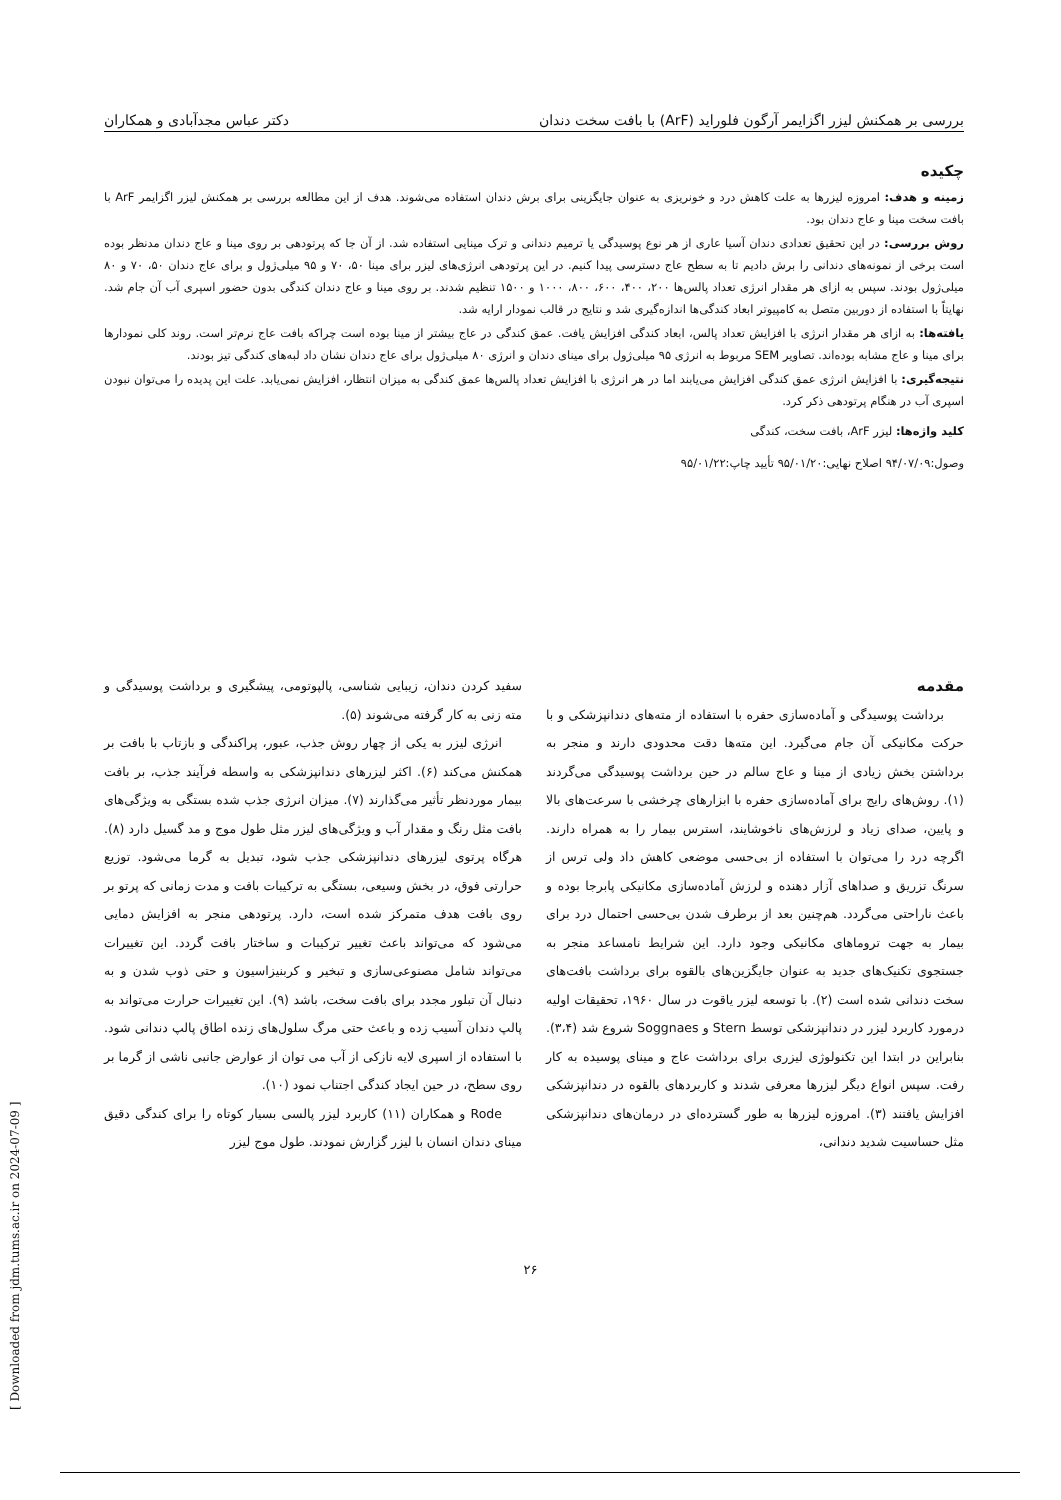بررسی بر همکنش لیزر اگزایمر آرگون فلوراید (ArF) با بافت سخت دندان دکتر عباس مجدآبادی و همکاران
چکیده
زمینه و هدف: امروزه لیزرها به علت کاهش درد و خونریزی به عنوان جایگزینی برای برش دندان استفاده می‌شوند. هدف از این مطالعه بررسی بر همکنش لیزر اگزایمر ArF با بافت سخت مینا و عاج دندان بود.
روش بررسی: در این تحقیق تعدادی دندان آسیا عاری از هر نوع پوسیدگی یا ترمیم دندانی و ترک مینایی استفاده شد. از آن جا که پرتودهی بر روی مینا و عاج دندان مدنظر بوده است برخی از نمونه‌های دندانی را برش دادیم تا به سطح عاج دسترسی پیدا کنیم. در این پرتودهی انرژی‌های لیزر برای مینا ۵۰، ۷۰ و ۹۵ میلی‌ژول و برای عاج دندان ۵۰، ۷۰ و ۸۰ میلی‌ژول بودند. سپس به ازای هر مقدار انرژی تعداد پالس‌ها ۲۰۰، ۴۰۰، ۶۰۰، ۸۰۰، ۱۰۰۰ و ۱۵۰۰ تنظیم شدند. بر روی مینا و عاج دندان کندگی بدون حضور اسپری آب آن جام شد. نهایتاً با استفاده از دوربین متصل به کامپیوتر ابعاد کندگی‌ها اندازه‌گیری شد و نتایج در قالب نمودار ارایه شد.
یافته‌ها: به ازای هر مقدار انرژی با افزایش تعداد پالس، ابعاد کندگی افزایش یافت. عمق کندگی در عاج بیشتر از مینا بوده است چراکه بافت عاج نرم‌تر است. روند کلی نمودارها برای مینا و عاج مشابه بوده‌اند. تصاویر SEM مربوط به انرژی ۹۵ میلی‌ژول برای مینای دندان و انرژی ۸۰ میلی‌ژول برای عاج دندان نشان داد لبه‌های کندگی تیز بودند.
نتیجه‌گیری: با افزایش انرژی عمق کندگی افزایش می‌یابند اما در هر انرژی با افزایش تعداد پالس‌ها عمق کندگی به میزان انتظار، افزایش نمی‌یابد. علت این پدیده را می‌توان نبودن اسپری آب در هنگام پرتودهی ذکر کرد.
کلید واژه‌ها: لیزر ArF، بافت سخت، کندگی
وصول:۹۴/۰۷/۰۹ اصلاح نهایی:۹۵/۰۱/۲۰ تأیید چاپ:۹۵/۰۱/۲۲
مقدمه
برداشت پوسیدگی و آماده‌سازی حفره با استفاده از مته‌های دندانپزشکی و با حرکت مکانیکی آن جام می‌گیرد. این مته‌ها دقت محدودی دارند و منجر به برداشتن بخش زیادی از مینا و عاج سالم در حین برداشت پوسیدگی می‌گردند (۱). روش‌های رایج برای آماده‌سازی حفره با ابزارهای چرخشی با سرعت‌های بالا و پایین، صدای زیاد و لرزش‌های ناخوشایند، استرس بیمار را به همراه دارند. اگرچه درد را می‌توان با استفاده از بی‌حسی موضعی کاهش داد ولی ترس از سرنگ تزریق و صداهای آزار دهنده و لرزش آماده‌سازی مکانیکی پابرجا بوده و باعث ناراحتی می‌گردد. هم‌چنین بعد از برطرف شدن بی‌حسی احتمال درد برای بیمار به جهت تروماهای مکانیکی وجود دارد. این شرایط نامساعد منجر به جستجوی تکنیک‌های جدید به عنوان جایگزین‌های بالقوه برای برداشت بافت‌های سخت دندانی شده است (۲). با توسعه لیزر یاقوت در سال ۱۹۶۰، تحقیقات اولیه درمورد کاربرد لیزر در دندانپزشکی توسط Stern و Soggnaes شروع شد (۳،۴). بنابراین در ابتدا این تکنولوژی لیزری برای برداشت عاج و مینای پوسیده به کار رفت. سپس انواع دیگر لیزرها معرفی شدند و کاربردهای بالقوه در دندانپزشکی افزایش یافتند (۳). امروزه لیزرها به طور گسترده‌ای در درمان‌های دندانپزشکی مثل حساسیت شدید دندانی،
سفید کردن دندان، زیبایی شناسی، پالپوتومی، پیشگیری و برداشت پوسیدگی و مته زنی به کار گرفته می‌شوند (۵).
انرژی لیزر به یکی از چهار روش جذب، عبور، پراکندگی و بازتاب با بافت بر همکنش می‌کند (۶). اکثر لیزرهای دندانپزشکی به واسطه فرآیند جذب، بر بافت بیمار موردنظر تأثیر می‌گذارند (۷). میزان انرژی جذب شده بستگی به ویژگی‌های بافت مثل رنگ و مقدار آب و ویژگی‌های لیزر مثل طول موج و مد گسیل دارد (۸). هرگاه پرتوی لیزرهای دندانپزشکی جذب شود، تبدیل به گرما می‌شود. توزیع حرارتی فوق، در بخش وسیعی، بستگی به ترکیبات بافت و مدت زمانی که پرتو بر روی بافت هدف متمرکز شده است، دارد. پرتودهی منجر به افزایش دمایی می‌شود که می‌تواند باعث تغییر ترکیبات و ساختار بافت گردد. این تغییرات می‌تواند شامل مصنوعی‌سازی و تبخیر و کربنیزاسیون و حتی ذوب شدن و به دنبال آن تبلور مجدد برای بافت سخت، باشد (۹). این تغییرات حرارت می‌تواند به پالپ دندان آسیب زده و باعث حتی مرگ سلول‌های زنده اطاق پالپ دندانی شود. با استفاده از اسپری لایه نازکی از آب می توان از عوارض جانبی ناشی از گرما بر روی سطح، در حین ایجاد کندگی اجتناب نمود (۱۰).
Rode و همکاران (۱۱) کاربرد لیزر پالسی بسیار کوتاه را برای کندگی دقیق مینای دندان انسان با لیزر گزارش نمودند. طول موج لیزر
۲۶
[ Downloaded from jdm.tums.ac.ir on 2024-07-09 ]